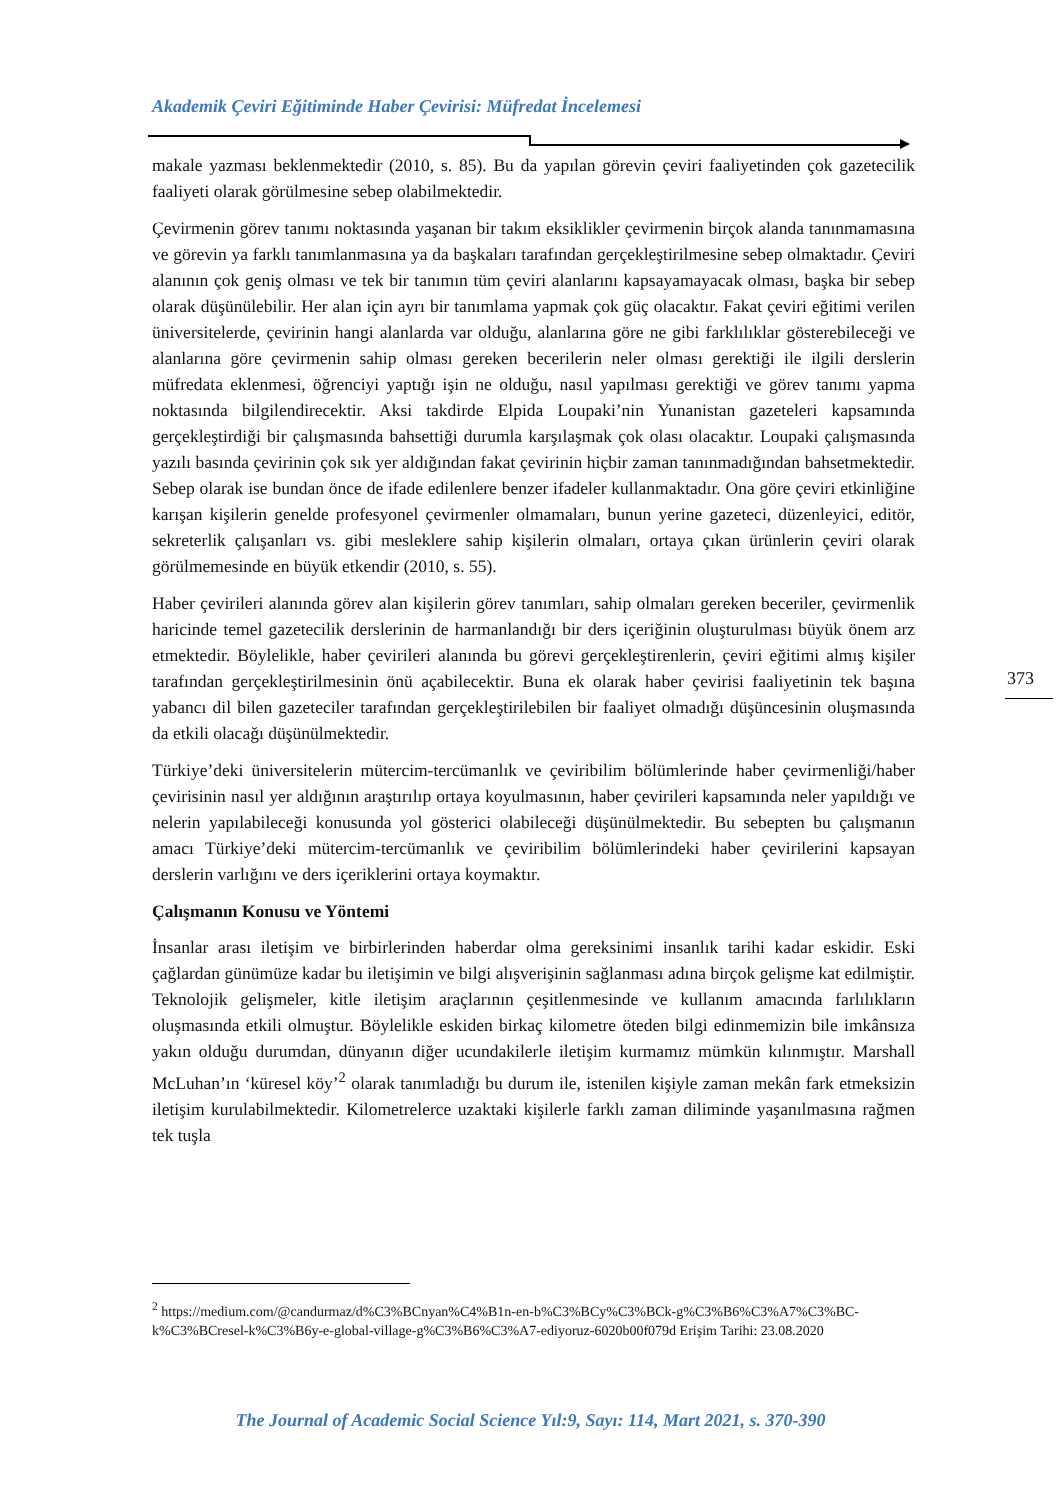Akademik Çeviri Eğitiminde Haber Çevirisi: Müfredat İncelemesi
makale yazması beklenmektedir (2010, s. 85). Bu da yapılan görevin çeviri faaliyetinden çok gazetecilik faaliyeti olarak görülmesine sebep olabilmektedir.
Çevirmenin görev tanımı noktasında yaşanan bir takım eksiklikler çevirmenin birçok alanda tanınmamasına ve görevin ya farklı tanımlanmasına ya da başkaları tarafından gerçekleştirilmesine sebep olmaktadır. Çeviri alanının çok geniş olması ve tek bir tanımın tüm çeviri alanlarını kapsayamayacak olması, başka bir sebep olarak düşünülebilir. Her alan için ayrı bir tanımlama yapmak çok güç olacaktır. Fakat çeviri eğitimi verilen üniversitelerde, çevirinin hangi alanlarda var olduğu, alanlarına göre ne gibi farklılıklar gösterebileceği ve alanlarına göre çevirmenin sahip olması gereken becerilerin neler olması gerektiği ile ilgili derslerin müfredata eklenmesi, öğrenciyi yaptığı işin ne olduğu, nasıl yapılması gerektiği ve görev tanımı yapma noktasında bilgilendirecektir. Aksi takdirde Elpida Loupaki’nin Yunanistan gazeteleri kapsamında gerçekleştirdiği bir çalışmasında bahsettiği durumla karşılaşmak çok olası olacaktır. Loupaki çalışmasında yazılı basında çevirinin çok sık yer aldığından fakat çevirinin hiçbir zaman tanınmadığından bahsetmektedir. Sebep olarak ise bundan önce de ifade edilenlere benzer ifadeler kullanmaktadır. Ona göre çeviri etkinliğine karışan kişilerin genelde profesyonel çevirmenler olmamaları, bunun yerine gazeteci, düzenleyici, editör, sekreterlik çalışanları vs. gibi mesleklere sahip kişilerin olmaları, ortaya çıkan ürünlerin çeviri olarak görülmemesinde en büyük etkendir (2010, s. 55).
Haber çevirileri alanında görev alan kişilerin görev tanımları, sahip olmaları gereken beceriler, çevirmenlik haricinde temel gazetecilik derslerinin de harmanlandığı bir ders içeriğinin oluşturulması büyük önem arz etmektedir. Böylelikle, haber çevirileri alanında bu görevi gerçekleştirenlerin, çeviri eğitimi almış kişiler tarafından gerçekleştirilmesinin önü açabilecektir. Buna ek olarak haber çevirisi faaliyetinin tek başına yabancı dil bilen gazeteciler tarafından gerçekleştirilebilen bir faaliyet olmadığı düşüncesinin oluşmasında da etkili olacağı düşünülmektedir.
Türkiye’deki üniversitelerin mütercim-tercümanlık ve çeviribilim bölümlerinde haber çevirmenliği/haber çevirisinin nasıl yer aldığının araştırılıp ortaya koyulmasının, haber çevirileri kapsamında neler yapıldığı ve nelerin yapılabileceği konusunda yol gösterici olabileceği düşünülmektedir. Bu sebepten bu çalışmanın amacı Türkiye’deki mütercim-tercümanlık ve çeviribilim bölümlerindeki haber çevirilerini kapsayan derslerin varlığını ve ders içeriklerini ortaya koymaktır.
Çalışmanın Konusu ve Yöntemi
İnsanlar arası iletişim ve birbirlerinden haberdar olma gereksinimi insanlık tarihi kadar eskidir. Eski çağlardan günümüze kadar bu iletişimin ve bilgi alışverişinin sağlanması adına birçok gelişme kat edilmiştir. Teknolojik gelişmeler, kitle iletişim araçlarının çeşitlenmesinde ve kullanım amacında farlılıkların oluşmasında etkili olmuştur. Böylelikle eskiden birkaç kilometre öteden bilgi edinmemizin bile imkânsıza yakın olduğu durumdan, dünyanın diğer ucundakilerle iletişim kurmamız mümkün kılınmıştır. Marshall McLuhan’ın ‘küresel köy’<sup>2</sup> olarak tanımladığı bu durum ile, istenilen kişiyle zaman mekân fark etmeksizin iletişim kurulabilmektedir. Kilometrelerce uzaktaki kişilerle farklı zaman diliminde yaşanılmasına rağmen tek tuşla
373
<sup>2</sup> https://medium.com/@candurmaz/d%C3%BCnyan%C4%B1n-en-b%C3%BCy%C3%BCk-g%C3%B6%C3%A7%C3%BC-k%C3%BCresel-k%C3%B6y-e-global-village-g%C3%B6%C3%A7-ediyoruz-6020b00f079d Erişim Tarihi: 23.08.2020
The Journal of Academic Social Science Yıl:9, Sayı: 114, Mart 2021, s. 370-390